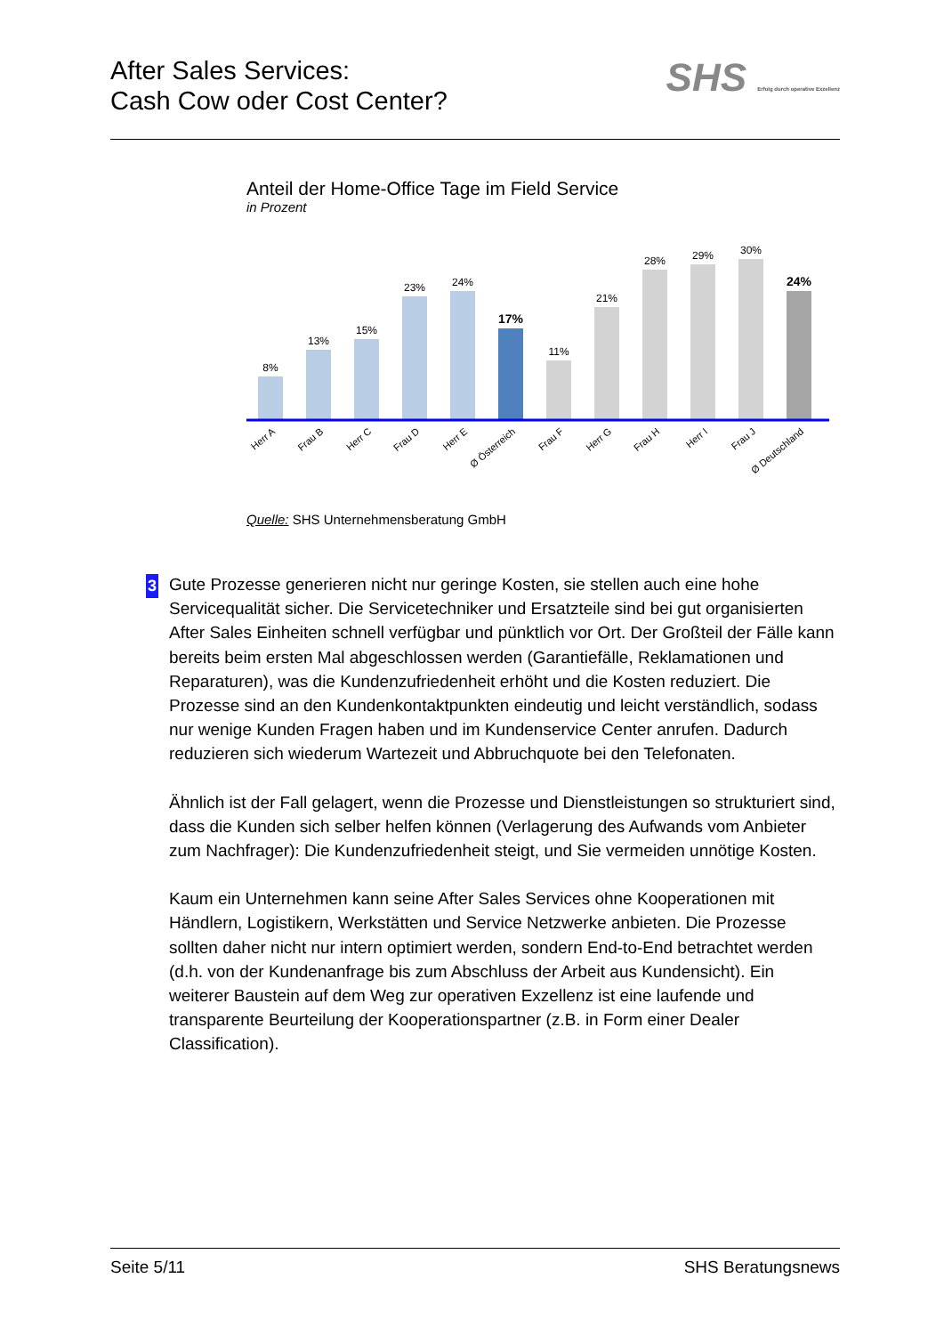After Sales Services:
Cash Cow oder Cost Center?
SHS Erfolg durch operative Exzellenz
Anteil der Home-Office Tage im Field Service
in Prozent
8%
13%
15%
23%
24%
17%
11%
21%
28%
29%
30%
24%
Herr A
Frau B
Herr C
Frau D
Herr E
Ø Österreich
Frau F
Herr G
Frau H
Herr I
Frau J
Ø Deutschland
Quelle: SHS Unternehmensberatung GmbH
3
Gute Prozesse generieren nicht nur geringe Kosten, sie stellen auch eine hohe Servicequalität sicher. Die Servicetechniker und Ersatzteile sind bei gut organisierten After Sales Einheiten schnell verfügbar und pünktlich vor Ort. Der Großteil der Fälle kann bereits beim ersten Mal abgeschlossen werden (Garantiefälle, Reklamationen und Reparaturen), was die Kundenzufriedenheit erhöht und die Kosten reduziert. Die Prozesse sind an den Kundenkontaktpunkten eindeutig und leicht verständlich, sodass nur wenige Kunden Fragen haben und im Kundenservice Center anrufen. Dadurch reduzieren sich wiederum Wartezeit und Abbruchquote bei den Telefonaten.
Ähnlich ist der Fall gelagert, wenn die Prozesse und Dienstleistungen so strukturiert sind, dass die Kunden sich selber helfen können (Verlagerung des Aufwands vom Anbieter zum Nachfrager): Die Kundenzufriedenheit steigt, und Sie vermeiden unnötige Kosten.
Kaum ein Unternehmen kann seine After Sales Services ohne Kooperationen mit Händlern, Logistikern, Werkstätten und Service Netzwerke anbieten. Die Prozesse sollten daher nicht nur intern optimiert werden, sondern End-to-End betrachtet werden (d.h. von der Kundenanfrage bis zum Abschluss der Arbeit aus Kundensicht). Ein weiterer Baustein auf dem Weg zur operativen Exzellenz ist eine laufende und transparente Beurteilung der Kooperationspartner (z.B. in Form einer Dealer Classification).
Seite 5/11 SHS Beratungsnews